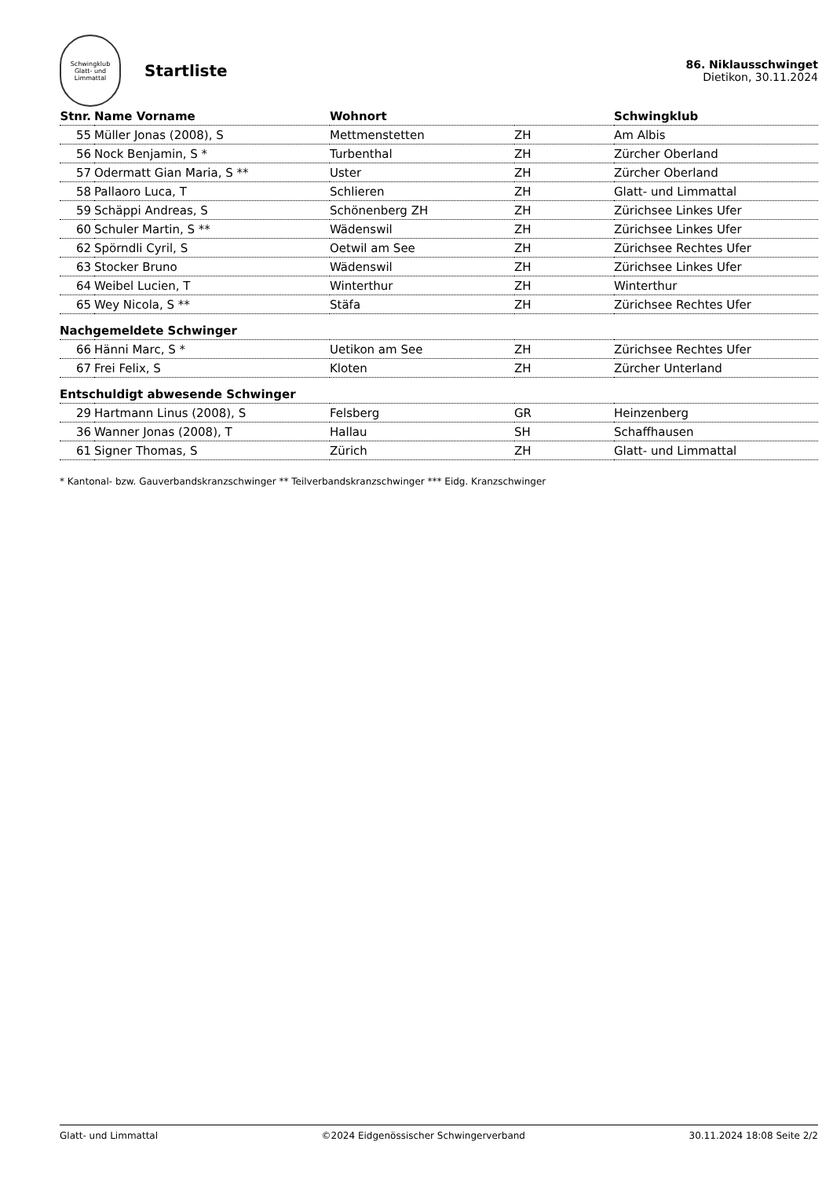Schwingklub
Glatt- und Limmattal
Startliste
86. Niklausschwinget
Dietikon, 30.11.2024
| Stnr. | Name Vorname | Wohnort | | Schwingklub |
| --- | --- | --- | --- | --- |
| 55 | Müller Jonas (2008), S | Mettmenstetten | ZH | Am Albis |
| 56 | Nock Benjamin, S * | Turbenthal | ZH | Zürcher Oberland |
| 57 | Odermatt Gian Maria, S ** | Uster | ZH | Zürcher Oberland |
| 58 | Pallaoro Luca, T | Schlieren | ZH | Glatt- und Limmattal |
| 59 | Schäppi Andreas, S | Schönenberg ZH | ZH | Zürichsee Linkes Ufer |
| 60 | Schuler Martin, S ** | Wädenswil | ZH | Zürichsee Linkes Ufer |
| 62 | Spörndli Cyril, S | Oetwil am See | ZH | Zürichsee Rechtes Ufer |
| 63 | Stocker Bruno | Wädenswil | ZH | Zürichsee Linkes Ufer |
| 64 | Weibel Lucien, T | Winterthur | ZH | Winterthur |
| 65 | Wey Nicola, S ** | Stäfa | ZH | Zürichsee Rechtes Ufer |
| Nachgemeldete Schwinger | | | | |
| 66 | Hänni Marc, S * | Uetikon am See | ZH | Zürichsee Rechtes Ufer |
| 67 | Frei Felix, S | Kloten | ZH | Zürcher Unterland |
| Entschuldigt abwesende Schwinger | | | | |
| 29 | Hartmann Linus (2008), S | Felsberg | GR | Heinzenberg |
| 36 | Wanner Jonas (2008), T | Hallau | SH | Schaffhausen |
| 61 | Signer Thomas, S | Zürich | ZH | Glatt- und Limmattal |
* Kantonal- bzw. Gauverbandskranzschwinger ** Teilverbandskranzschwinger *** Eidg. Kranzschwinger
Glatt- und Limmattal ©2024 Eidgenössischer Schwingerverband 30.11.2024 18:08 Seite 2/2